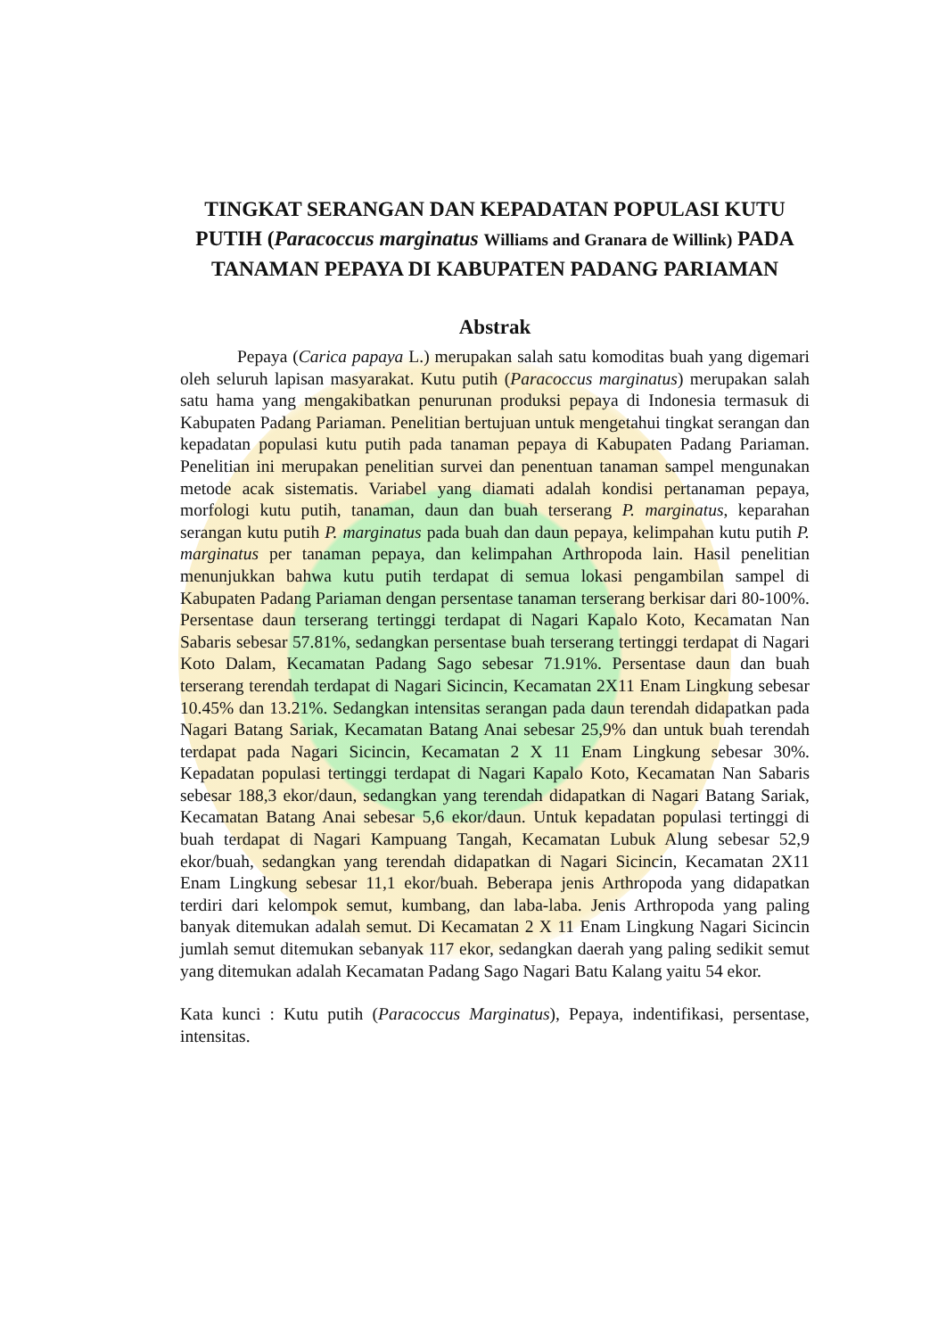TINGKAT SERANGAN DAN KEPADATAN POPULASI KUTU PUTIH (Paracoccus marginatus Williams and Granara de Willink) PADA TANAMAN PEPAYA DI KABUPATEN PADANG PARIAMAN
Abstrak
Pepaya (Carica papaya L.) merupakan salah satu komoditas buah yang digemari oleh seluruh lapisan masyarakat. Kutu putih (Paracoccus marginatus) merupakan salah satu hama yang mengakibatkan penurunan produksi pepaya di Indonesia termasuk di Kabupaten Padang Pariaman. Penelitian bertujuan untuk mengetahui tingkat serangan dan kepadatan populasi kutu putih pada tanaman pepaya di Kabupaten Padang Pariaman. Penelitian ini merupakan penelitian survei dan penentuan tanaman sampel mengunakan metode acak sistematis. Variabel yang diamati adalah kondisi pertanaman pepaya, morfologi kutu putih, tanaman, daun dan buah terserang P. marginatus, keparahan serangan kutu putih P. marginatus pada buah dan daun pepaya, kelimpahan kutu putih P. marginatus per tanaman pepaya, dan kelimpahan Arthropoda lain. Hasil penelitian menunjukkan bahwa kutu putih terdapat di semua lokasi pengambilan sampel di Kabupaten Padang Pariaman dengan persentase tanaman terserang berkisar dari 80-100%. Persentase daun terserang tertinggi terdapat di Nagari Kapalo Koto, Kecamatan Nan Sabaris sebesar 57.81%, sedangkan persentase buah terserang tertinggi terdapat di Nagari Koto Dalam, Kecamatan Padang Sago sebesar 71.91%. Persentase daun dan buah terserang terendah terdapat di Nagari Sicincin, Kecamatan 2X11 Enam Lingkung sebesar 10.45% dan 13.21%. Sedangkan intensitas serangan pada daun terendah didapatkan pada Nagari Batang Sariak, Kecamatan Batang Anai sebesar 25,9% dan untuk buah terendah terdapat pada Nagari Sicincin, Kecamatan 2 X 11 Enam Lingkung sebesar 30%. Kepadatan populasi tertinggi terdapat di Nagari Kapalo Koto, Kecamatan Nan Sabaris sebesar 188,3 ekor/daun, sedangkan yang terendah didapatkan di Nagari Batang Sariak, Kecamatan Batang Anai sebesar 5,6 ekor/daun. Untuk kepadatan populasi tertinggi di buah terdapat di Nagari Kampuang Tangah, Kecamatan Lubuk Alung sebesar 52,9 ekor/buah, sedangkan yang terendah didapatkan di Nagari Sicincin, Kecamatan 2X11 Enam Lingkung sebesar 11,1 ekor/buah. Beberapa jenis Arthropoda yang didapatkan terdiri dari kelompok semut, kumbang, dan laba-laba. Jenis Arthropoda yang paling banyak ditemukan adalah semut. Di Kecamatan 2 X 11 Enam Lingkung Nagari Sicincin jumlah semut ditemukan sebanyak 117 ekor, sedangkan daerah yang paling sedikit semut yang ditemukan adalah Kecamatan Padang Sago Nagari Batu Kalang yaitu 54 ekor.
Kata kunci : Kutu putih (Paracoccus Marginatus), Pepaya, indentifikasi, persentase, intensitas.